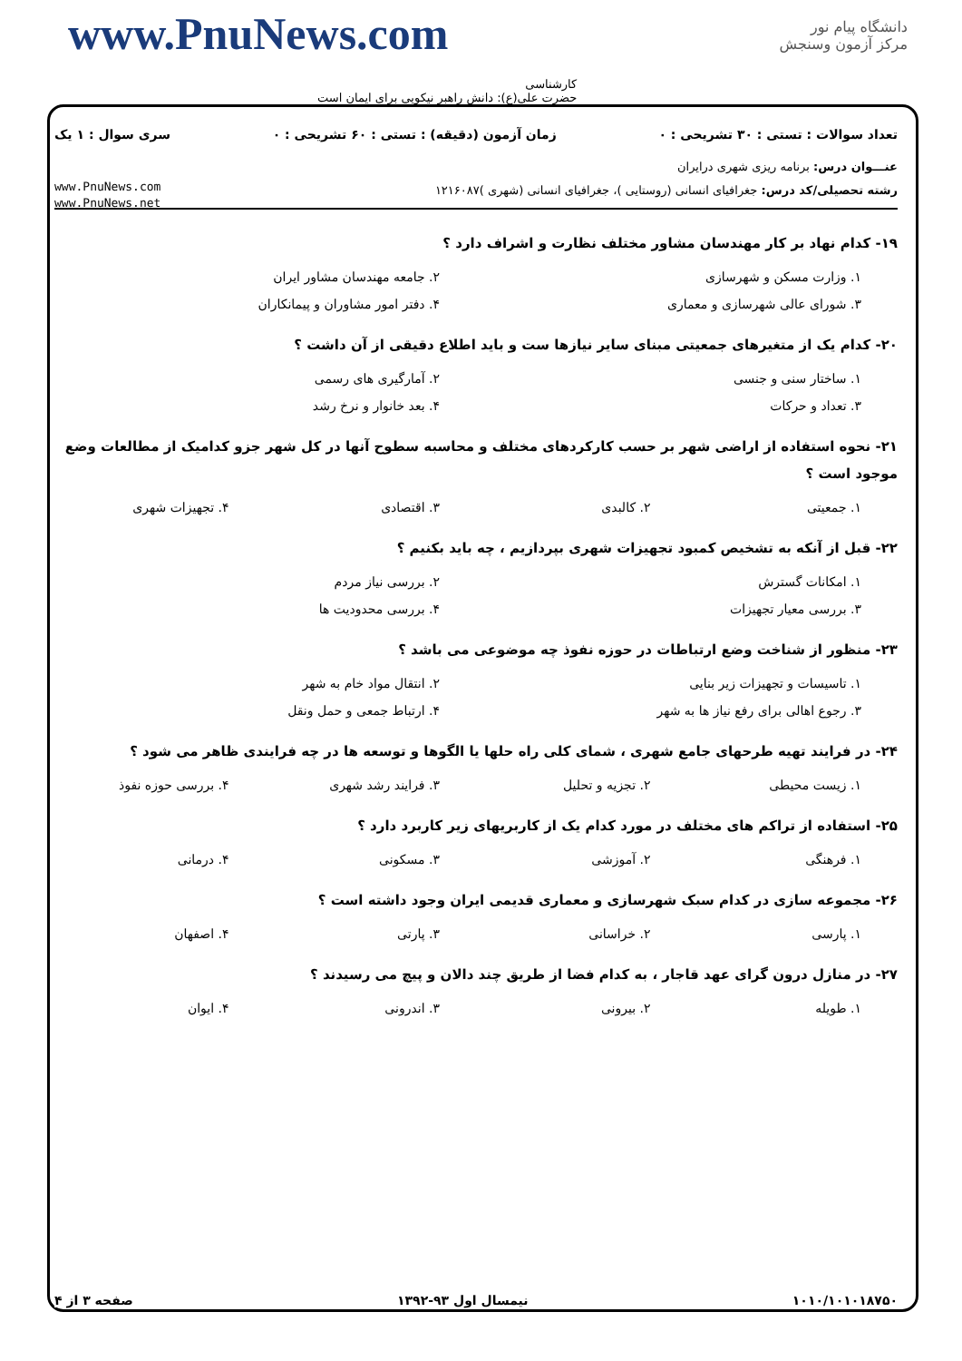دانشگاه پیام نور
مرکز آزمون وسنجش
www.PnuNews.com
کارشناسی
حضرت علی(ع): دانش راهبر نیکویی برای ایمان است
تعداد سوالات : تستی : ۳۰ تشریحی : ۰ زمان آزمون (دقیقه) : تستی : ۶۰ تشریحی : ۰ سری سوال : ۱ یک
عنـــوان درس: برنامه ریزی شهری درایران
رشته تحصیلی/کد درس: جغرافیای انسانی (روستایی )، جغرافیای انسانی (شهری )۱۲۱۶۰۸۷ www.PnuNews.com
www.PnuNews.net
۱۹- کدام نهاد بر کار مهندسان مشاور مختلف نظارت و اشراف دارد ؟
۱. وزارت مسکن و شهرسازی ۲. جامعه مهندسان مشاور ایران
۳. شورای عالی شهرسازی و معماری ۴. دفتر امور مشاوران و پیمانکاران
۲۰- کدام یک از متغیرهای جمعیتی مبنای سایر نیازها ست و باید اطلاع دقیقی از آن داشت ؟
۱. ساختار سنی و جنسی ۲. آمارگیری های رسمی
۳. تعداد و حرکات ۴. بعد خانوار و نرخ رشد
۲۱- نحوه استفاده از اراضی شهر بر حسب کارکردهای مختلف و محاسبه سطوح آنها در کل شهر جزو کدامیک از مطالعات وضع موجود است ؟
۱. جمعیتی ۲. کالبدی ۳. اقتصادی ۴. تجهیزات شهری
۲۲- قبل از آنکه به تشخیص کمبود تجهیزات شهری بپردازیم ، چه باید بکنیم ؟
۱. امکانات گسترش ۲. بررسی نیاز مردم
۳. بررسی معیار تجهیزات ۴. بررسی محدودیت ها
۲۳- منظور از شناخت وضع ارتباطات در حوزه نفوذ چه موضوعی می باشد ؟
۱. تاسیسات و تجهیزات زیر بنایی ۲. انتقال مواد خام به شهر
۳. رجوع اهالی برای رفع نیاز ها به شهر ۴. ارتباط جمعی و حمل ونقل
۲۴- در فرایند تهیه طرحهای جامع شهری ، شمای کلی راه حلها یا الگوها و توسعه ها در چه فرایندی ظاهر می شود ؟
۱. زیست محیطی ۲. تجزیه و تحلیل ۳. فرایند رشد شهری ۴. بررسی حوزه نفوذ
۲۵- استفاده از تراکم های مختلف در مورد کدام یک از کاربریهای زیر کاربرد دارد ؟
۱. فرهنگی ۲. آموزشی ۳. مسکونی ۴. درمانی
۲۶- مجموعه سازی در کدام سبک شهرسازی و معماری قدیمی ایران وجود داشته است ؟
۱. پارسی ۲. خراسانی ۳. پارتی ۴. اصفهان
۲۷- در منازل درون گرای عهد قاجار ، به کدام فضا از طریق چند دالان و پیچ می رسیدند ؟
۱. طویله ۲. بیرونی ۳. اندرونی ۴. ایوان
۱۰۱۰/۱۰۱۰۱۸۷۵۰ نیمسال اول ۹۳-۱۳۹۲ صفحه ۳ از ۴